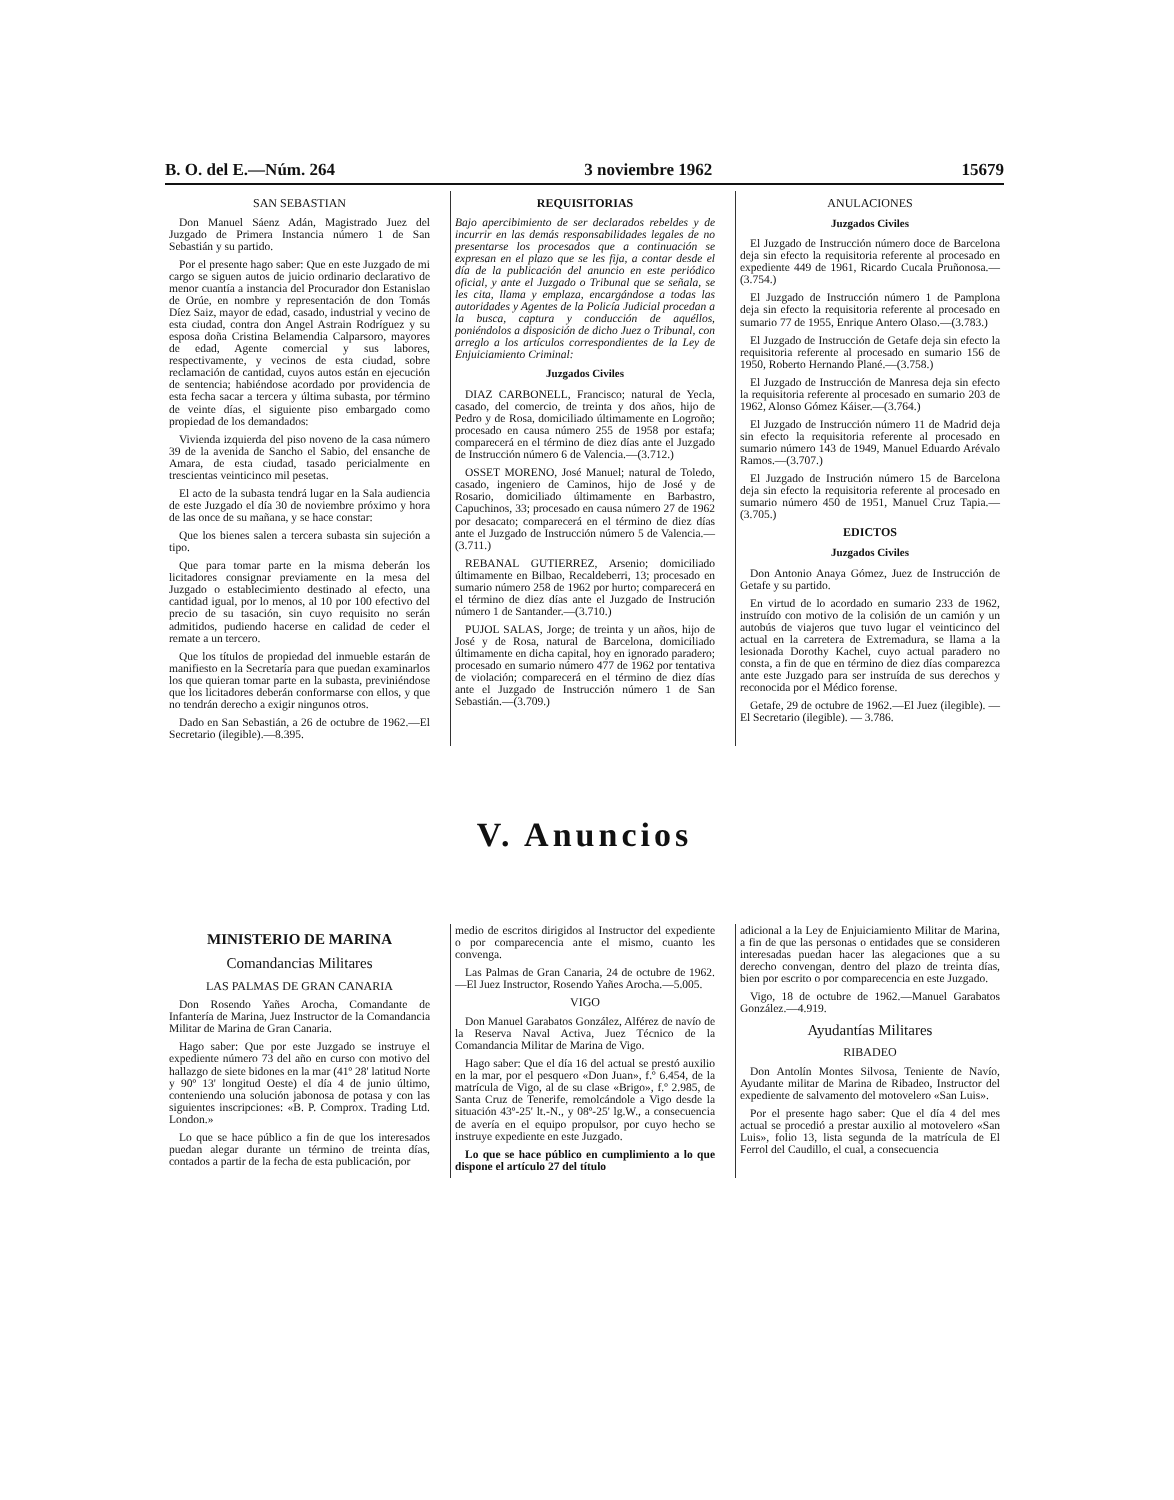B. O. del E.—Núm. 264 3 noviembre 1962 15679
SAN SEBASTIAN
Don Manuel Sáenz Adán, Magistrado Juez del Juzgado de Primera Instancia número 1 de San Sebastián y su partido.
Por el presente hago saber: Que en este Juzgado de mi cargo se siguen autos de juicio ordinario declarativo de menor cuantía a instancia del Procurador don Estanislao de Orúe, en nombre y representación de don Tomás Díez Saiz, mayor de edad, casado, industrial y vecino de esta ciudad, contra don Angel Astrain Rodríguez y su esposa doña Cristina Belamendia Calparsoro, mayores de edad, Agente comercial y sus labores, respectivamente, y vecinos de esta ciudad, sobre reclamación de cantidad, cuyos autos están en ejecución de sentencia; habiéndose acordado por providencia de esta fecha sacar a tercera y última subasta, por término de veinte días, el siguiente piso embargado como propiedad de los demandados:
Vivienda izquierda del piso noveno de la casa número 39 de la avenida de Sancho el Sabio, del ensanche de Amara, de esta ciudad, tasado pericialmente en trescientas veinticinco mil pesetas.
El acto de la subasta tendrá lugar en la Sala audiencia de este Juzgado el día 30 de noviembre próximo y hora de las once de su mañana, y se hace constar:
Que los bienes salen a tercera subasta sin sujeción a tipo.
Que para tomar parte en la misma deberán los licitadores consignar previamente en la mesa del Juzgado o establecimiento destinado al efecto, una cantidad igual, por lo menos, al 10 por 100 efectivo del precio de su tasación, sin cuyo requisito no serán admitidos, pudiendo hacerse en calidad de ceder el remate a un tercero.
Que los títulos de propiedad del inmueble estarán de manifiesto en la Secretaría para que puedan examinarlos los que quieran tomar parte en la subasta, previniéndose que los licitadores deberán conformarse con ellos, y que no tendrán derecho a exigir ningunos otros.
Dado en San Sebastián, a 26 de octubre de 1962.—El Secretario (ilegible).—8.395.
REQUISITORIAS
Bajo apercibimiento de ser declarados rebeldes y de incurrir en las demás responsabilidades legales de no presentarse los procesados que a continuación se expresan en el plazo que se les fija, a contar desde el día de la publicación del anuncio en este periódico oficial, y ante el Juzgado o Tribunal que se señala, se les cita, llama y emplaza, encargándose a todas las autoridades y Agentes de la Policía Judicial procedan a la busca, captura y conducción de aquéllos, poniéndolos a disposición de dicho Juez o Tribunal, con arreglo a los artículos correspondientes de la Ley de Enjuiciamiento Criminal:
Juzgados Civiles
DIAZ CARBONELL, Francisco; natural de Yecla, casado, del comercio, de treinta y dos años, hijo de Pedro y de Rosa, domiciliado últimamente en Logroño; procesado en causa número 255 de 1958 por estafa; comparecerá en el término de diez días ante el Juzgado de Instrucción número 6 de Valencia.—(3.712.)
OSSET MORENO, José Manuel; natural de Toledo, casado, ingeniero de Caminos, hijo de José y de Rosario, domiciliado últimamente en Barbastro, Capuchinos, 33; procesado en causa número 27 de 1962 por desacato; comparecerá en el término de diez días ante el Juzgado de Instrucción número 5 de Valencia.—(3.711.)
REBANAL GUTIERREZ, Arsenio; domiciliado últimamente en Bilbao, Recaldeberri, 13; procesado en sumario número 258 de 1962 por hurto; comparecerá en el término de diez días ante el Juzgado de Instrución número 1 de Santander.—(3.710.)
PUJOL SALAS, Jorge; de treinta y un años, hijo de José y de Rosa, natural de Barcelona, domiciliado últimamente en dicha capital, hoy en ignorado paradero; procesado en sumario número 477 de 1962 por tentativa de violación; comparecerá en el término de diez días ante el Juzgado de Instrucción número 1 de San Sebastián.—(3.709.)
ANULACIONES
Juzgados Civiles
El Juzgado de Instrucción número doce de Barcelona deja sin efecto la requisitoria referente al procesado en expediente 449 de 1961, Ricardo Cucala Pruñonosa.—(3.754.)
El Juzgado de Instrucción número 1 de Pamplona deja sin efecto la requisitoria referente al procesado en sumario 77 de 1955, Enrique Antero Olaso.—(3.783.)
El Juzgado de Instrucción de Getafe deja sin efecto la requisitoria referente al procesado en sumario 156 de 1950, Roberto Hernando Plané.—(3.758.)
El Juzgado de Instrucción de Manresa deja sin efecto la requisitoria referente al procesado en sumario 203 de 1962, Alonso Gómez Káiser.—(3.764.)
El Juzgado de Instrucción número 11 de Madrid deja sin efecto la requisitoria referente al procesado en sumario número 143 de 1949, Manuel Eduardo Arévalo Ramos.—(3.707.)
El Juzgado de Instrución número 15 de Barcelona deja sin efecto la requisitoria referente al procesado en sumario número 450 de 1951, Manuel Cruz Tapia.—(3.705.)
EDICTOS
Juzgados Civiles
Don Antonio Anaya Gómez, Juez de Instrucción de Getafe y su partido.
En virtud de lo acordado en sumario 233 de 1962, instruído con motivo de la colisión de un camión y un autobús de viajeros que tuvo lugar el veinticinco del actual en la carretera de Extremadura, se llama a la lesionada Dorothy Kachel, cuyo actual paradero no consta, a fin de que en término de diez días comparezca ante este Juzgado para ser instruída de sus derechos y reconocida por el Médico forense.
Getafe, 29 de octubre de 1962.—El Juez (ilegible). — El Secretario (ilegible). — 3.786.
V. Anuncios
MINISTERIO DE MARINA
Comandancias Militares
LAS PALMAS DE GRAN CANARIA
Don Rosendo Yañes Arocha, Comandante de Infantería de Marina, Juez Instructor de la Comandancia Militar de Marina de Gran Canaria.
Hago saber: Que por este Juzgado se instruye el expediente número 73 del año en curso con motivo del hallazgo de siete bidones en la mar (41º 28' latitud Norte y 90º 13' longitud Oeste) el día 4 de junio último, conteniendo una solución jabonosa de potasa y con las siguientes inscripciones: «B. P. Comprox. Trading Ltd. London.»
Lo que se hace público a fin de que los interesados puedan alegar durante un término de treinta días, contados a partir de la fecha de esta publicación, por
medio de escritos dirigidos al Instructor del expediente o por comparecencia ante el mismo, cuanto les convenga.
Las Palmas de Gran Canaria, 24 de octubre de 1962.—El Juez Instructor, Rosendo Yañes Arocha.—5.005.
VIGO
Don Manuel Garabatos González, Alférez de navío de la Reserva Naval Activa, Juez Técnico de la Comandancia Militar de Marina de Vigo.
Hago saber: Que el día 16 del actual se prestó auxilio en la mar, por el pesquero «Don Juan», f.º 6.454, de la matrícula de Vigo, al de su clase «Brigo», f.º 2.985, de Santa Cruz de Tenerife, remolcándole a Vigo desde la situación 43º-25' lt.-N., y 08º-25' lg.W., a consecuencia de avería en el equipo propulsor, por cuyo hecho se instruye expediente en este Juzgado.
Lo que se hace público en cumplimiento a lo que dispone el artículo 27 del título
adicional a la Ley de Enjuiciamiento Militar de Marina, a fin de que las personas o entidades que se consideren interesadas puedan hacer las alegaciones que a su derecho convengan, dentro del plazo de treinta días, bien por escrito o por comparecencia en este Juzgado.
Vigo, 18 de octubre de 1962.—Manuel Garabatos González.—4.919.
Ayudantías Militares
RIBADEO
Don Antolín Montes Silvosa, Teniente de Navío, Ayudante militar de Marina de Ribadeo, Instructor del expediente de salvamento del motovelero «San Luis».
Por el presente hago saber: Que el día 4 del mes actual se procedió a prestar auxilio al motovelero «San Luis», folio 13, lista segunda de la matrícula de El Ferrol del Caudillo, el cual, a consecuencia